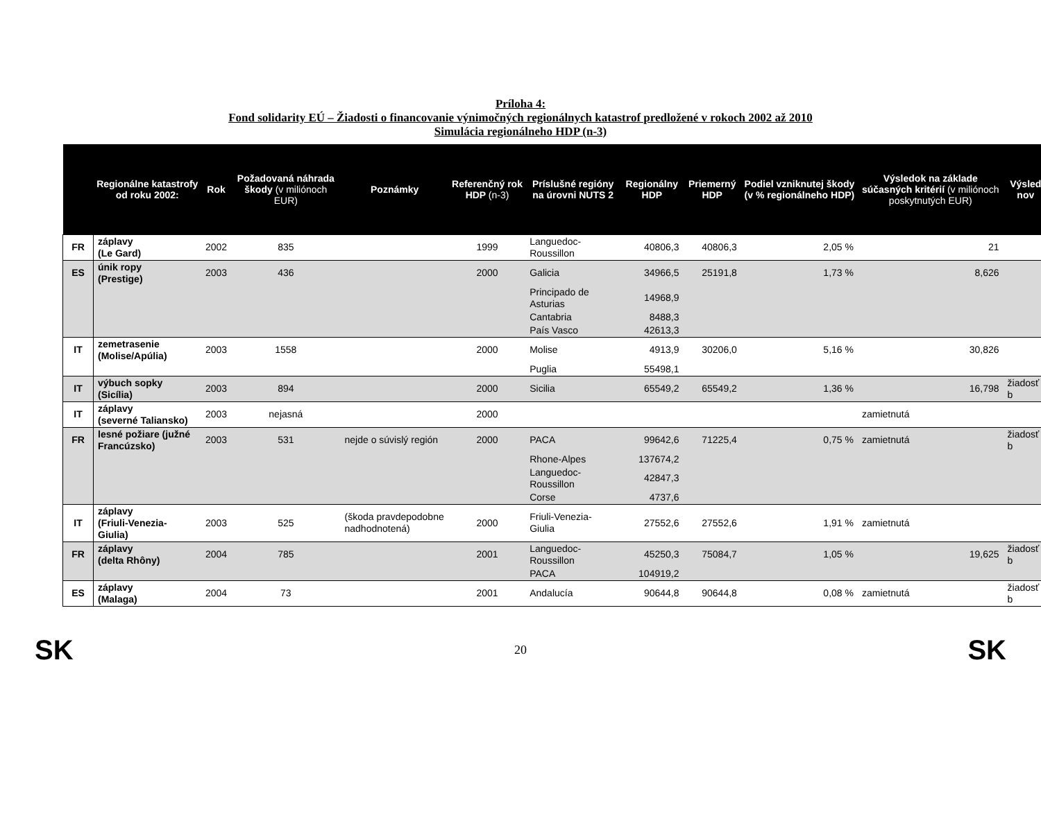Príloha 4:
Fond solidarity EÚ – Žiadosti o financovanie výnimočných regionálnych katastrof predložené v rokoch 2002 až 2010
Simulácia regionálneho HDP (n-3)
| | Regionálne katastrofy od roku 2002: | Rok | Požadovaná náhrada škody (v miliónoch EUR) | Poznámky | Referenčný rok HDP (n-3) | Príslušné regióny na úrovni NUTS 2 | Regionálny HDP | Priemerný HDP | Podiel vzniknutej škody (v % regionálneho HDP) | Výsledok na základe súčasných kritérií (v miliónoch poskytnutých EUR) | Výsled nov |
| --- | --- | --- | --- | --- | --- | --- | --- | --- | --- | --- | --- |
| FR | záplavy (Le Gard) | 2002 | 835 | | 1999 | Languedoc-Roussillon | 40806,3 | 40806,3 | 2,05 % | 21 | |
| ES | únik ropy (Prestige) | 2003 | 436 | | 2000 | Galicia | 34966,5 | 25191,8 | 1,73 % | 8,626 | |
| | | | | | | Principado de Asturias | 14968,9 | | | | |
| | | | | | | Cantabria | 8488,3 | | | | |
| | | | | | | País Vasco | 42613,3 | | | | |
| IT | zemetrasenie (Molise/Apúlia) | 2003 | 1558 | | 2000 | Molise | 4913,9 | 30206,0 | 5,16 % | 30,826 | |
| | | | | | | Puglia | 55498,1 | | | | |
| IT | výbuch sopky (Sicília) | 2003 | 894 | | 2000 | Sicilia | 65549,2 | 65549,2 | 1,36 % | 16,798 | žiadosť b |
| IT | záplavy (severné Taliansko) | 2003 | nejasná | | 2000 | | | | | zamietnutá | |
| FR | lesné požiare (južné Francúzsko) | 2003 | 531 | nejde o súvislý región | 2000 | PACA | 99642,6 | 71225,4 | 0,75 % | zamietnutá | žiadosť b |
| | | | | | | Rhone-Alpes | 137674,2 | | | | |
| | | | | | | Languedoc-Roussillon | 42847,3 | | | | |
| | | | | | | Corse | 4737,6 | | | | |
| IT | záplavy (Friuli-Venezia-Giulia) | 2003 | 525 | (škoda pravdepodobne nadhodnotená) | 2000 | Friuli-Venezia-Giulia | 27552,6 | 27552,6 | 1,91 % | zamietnutá | |
| FR | záplavy (delta Rhôny) | 2004 | 785 | | 2001 | Languedoc-Roussillon | 45250,3 | 75084,7 | 1,05 % | 19,625 | žiadosť b |
| | | | | | | PACA | 104919,2 | | | | |
| ES | záplavy (Malaga) | 2004 | 73 | | 2001 | Andalucía | 90644,8 | 90644,8 | 0,08 % | zamietnutá | žiadosť b |
SK 20 SK